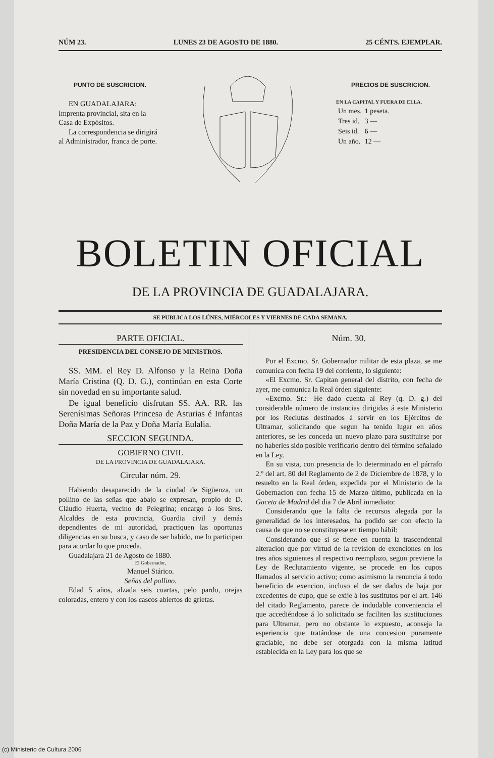NÚM 23. LUNES 23 DE AGOSTO DE 1880. 25 CÉNTS. EJEMPLAR.
PUNTO DE SUSCRICION.
EN GUADALAJARA: Imprenta provincial, sita en la Casa de Expósitos.
La correspondencia se dirigirá al Administrador, franca de porte.
PRECIOS DE SUSCRICION.
EN LA CAPITAL Y FUERA DE ELLA.
| Un mes. | 1 peseta. |
| Tres id. | 3 — |
| Seis id. | 6 — |
| Un año. | 12 — |
BOLETIN OFICIAL
DE LA PROVINCIA DE GUADALAJARA.
SE PUBLICA LOS LÚNES, MIÉRCOLES Y VIERNES DE CADA SEMANA.
PARTE OFICIAL.
PRESIDENCIA DEL CONSEJO DE MINISTROS.
SS. MM. el Rey D. Alfonso y la Reina Doña María Cristina (Q. D. G.), continúan en esta Corte sin novedad en su importante salud.
De igual beneficio disfrutan SS. AA. RR. las Serenísimas Señoras Princesa de Asturias é Infantas Doña María de la Paz y Doña María Eulalia.
SECCION SEGUNDA.
GOBIERNO CIVIL
DE LA PROVINCIA DE GUADALAJARA.
Circular núm. 29.
Habiendo desaparecido de la ciudad de Sigüenza, un pollino de las señas que abajo se expresan, propio de D. Cláudio Huerta, vecino de Pelegrina; encargo á los Sres. Alcaldes de esta provincia, Guardia civil y demás dependientes de mi autoridad, practiquen las oportunas diligencias en su busca, y caso de ser habido, me lo participen para acordar lo que proceda.
Guadalajara 21 de Agosto de 1880.
El Gobernador,
Manuel Stárico.
Señas del pollino.
Edad 5 años, alzada seis cuartas, pelo pardo, orejas coloradas, entero y con los cascos abiertos de grietas.
Núm. 30.
Por el Excmo. Sr. Gobernador militar de esta plaza, se me comunica con fecha 19 del corriente, lo siguiente:
«El Excmo. Sr. Capitan general del distrito, con fecha de ayer, me comunica la Real órden siguiente:
«Excmo. Sr.:—He dado cuenta al Rey (q. D. g.) del considerable número de instancias dirigidas á este Ministerio por los Reclutas destinados á servir en los Ejércitos de Ultramar, solicitando que segun ha tenido lugar en años anteriores, se les conceda un nuevo plazo para sustituirse por no haberles sido posible verificarlo dentro del término señalado en la Ley.
En su vista, con presencia de lo determinado en el párrafo 2.º del art. 80 del Reglamento de 2 de Diciembre de 1878, y lo resuelto en la Real órden, expedida por el Ministerio de la Gobernacion con fecha 15 de Marzo último, publicada en la Gaceta de Madrid del dia 7 de Abril inmediato:
Considerando que la falta de recursos alegada por la generalidad de los interesados, ha podido ser con efecto la causa de que no se constituyese en tiempo hábil:
Considerando que si se tiene en cuenta la trascendental alteracion que por virtud de la revision de exenciones en los tres años siguientes al respectivo reemplazo, segun previene la Ley de Reclutamiento vigente, se procede en los cupos llamados al servicio activo; como asimismo la renuncia á todo beneficio de exencion, incluso el de ser dados de baja por excedentes de cupo, que se exije á los sustitutos por el art. 146 del citado Reglamento, parece de indudable conveniencia el que accediéndose á lo solicitado se faciliten las sustituciones para Ultramar, pero no obstante lo expuesto, aconseja la esperiencia que tratándose de una concesion puramente graciable, no debe ser otorgada con la misma latitud establecida en la Ley para los que se
(c) Ministerio de Cultura 2006